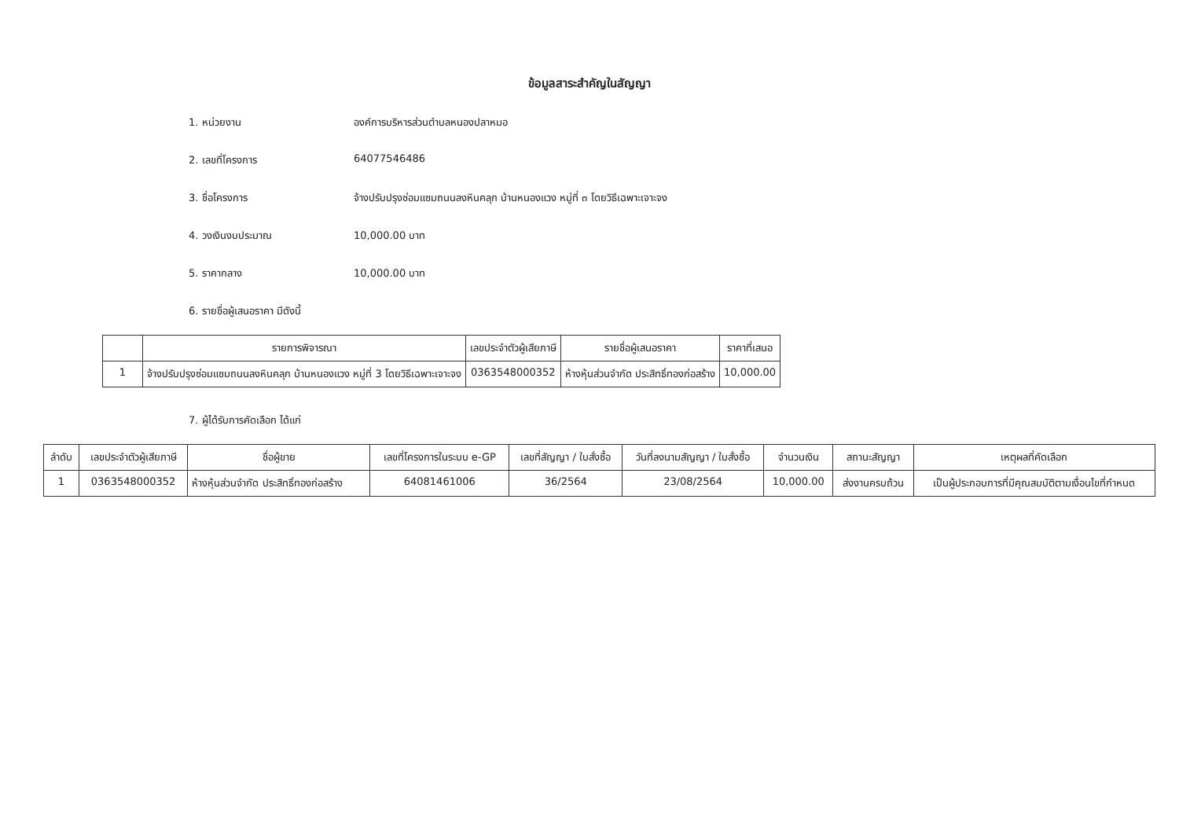ข้อมูลสาระสำคัญในสัญญา
1. หน่วยงาน องค์การบริหารส่วนตำบลหนองปลาหมอ
2. เลขที่โครงการ 64077546486
3. ชื่อโครงการ จ้างปรับปรุงซ่อมแซมถนนลงหินคลุก บ้านหนองแวง หมู่ที่ ๓ โดยวิธีเฉพาะเจาะจง
4. วงเงินงบประมาณ 10,000.00 บาท
5. ราคากลาง 10,000.00 บาท
6. รายชื่อผู้เสนอราคา มีดังนี้
| | รายการพิจารณา | เลขประจำตัวผู้เสียภาษี | รายชื่อผู้เสนอราคา | ราคาที่เสนอ |
| --- | --- | --- | --- | --- |
| 1 | จ้างปรับปรุงซ่อมแซมถนนลงหินคลุก บ้านหนองแวง หมู่ที่ 3 โดยวิธีเฉพาะเจาะจง | 0363548000352 | ห้างหุ้นส่วนจำกัด ประสิทธิ์ทองก่อสร้าง | 10,000.00 |
7. ผู้ได้รับการคัดเลือก ได้แก่
| ลำดับ | เลขประจำตัวผู้เสียภาษี | ชื่อผู้ขาย | เลขที่โครงการในระบบ e-GP | เลขที่สัญญา / ใบสั่งซื้อ | วันที่ลงนามสัญญา / ใบสั่งซื้อ | จำนวนเงิน | สถานะสัญญา | เหตุผลที่คัดเลือก |
| --- | --- | --- | --- | --- | --- | --- | --- | --- |
| 1 | 0363548000352 | ห้างหุ้นส่วนจำกัด ประสิทธิ์ทองก่อสร้าง | 64081461006 | 36/2564 | 23/08/2564 | 10,000.00 | ส่งงานครบถ้วน | เป็นผู้ประกอบการที่มีคุณสมบัติตามเงื่อนไขที่กำหนด |